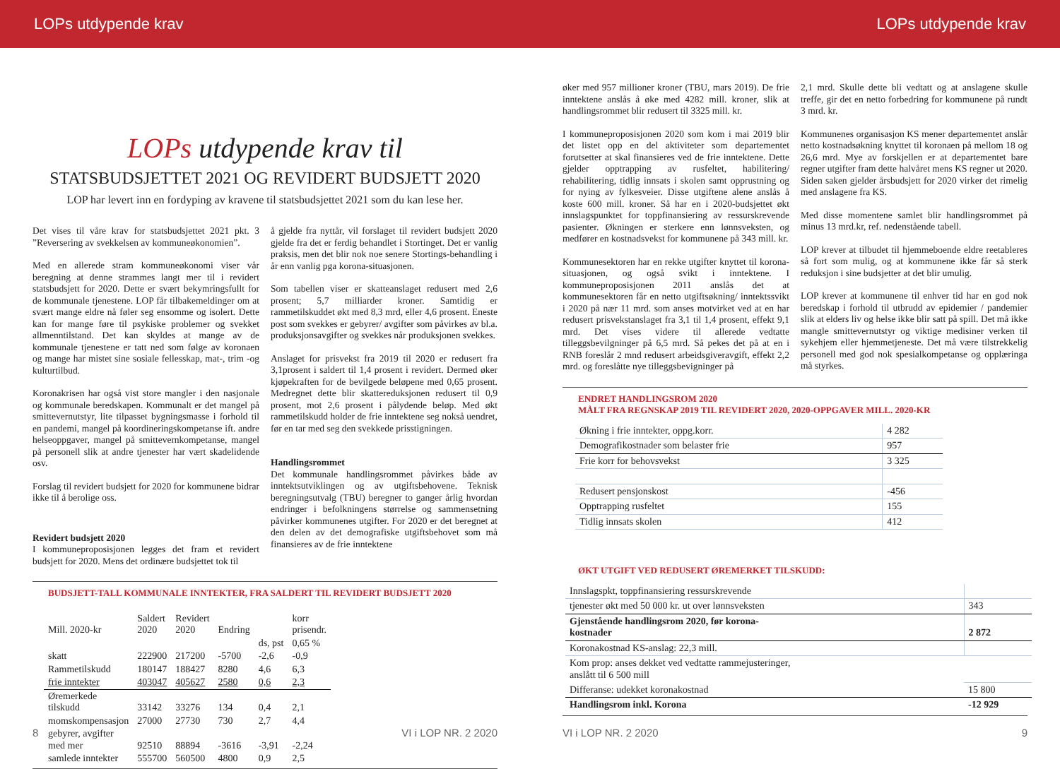LOPs utdypende krav LOPs utdypende krav
LOPs utdypende krav til
STATSBUDSJETTET 2021 OG REVIDERT BUDSJETT 2020
LOP har levert inn en fordyping av kravene til statsbudsjettet 2021 som du kan lese her.
Det vises til våre krav for statsbudsjettet 2021 pkt. 3 ”Reversering av svekkelsen av kommuneøkonomien”.
Med en allerede stram kommuneøkonomi viser vår beregning at denne strammes langt mer til i revidert statsbudsjett for 2020. Dette er svært bekymringsfullt for de kommunale tjenestene. LOP får tilbakemeldinger om at svært mange eldre nå føler seg ensomme og isolert. Dette kan for mange føre til psykiske problemer og svekket allmenntilstand. Det kan skyldes at mange av de kommunale tjenestene er tatt ned som følge av koronaen og mange har mistet sine sosiale fellesskap, mat-, trim -og kulturtilbud.
Koronakrisen har også vist store mangler i den nasjonale og kommunale beredskapen. Kommunalt er det mangel på smittevernutstyr, lite tilpasset bygningsmasse i forhold til en pandemi, mangel på koordineringskompetanse ift. andre helseoppgaver, mangel på smittevernkompetanse, mangel på personell slik at andre tjenester har vært skadelidende osv.
Forslag til revidert budsjett for 2020 for kommunene bidrar ikke til å berolige oss.
Revidert budsjett 2020
I kommuneproposisjonen legges det fram et revidert budsjett for 2020. Mens det ordinære budsjettet tok til
å gjelde fra nyttår, vil forslaget til revidert budsjett 2020 gjelde fra det er ferdig behandlet i Stortinget. Det er vanlig praksis, men det blir nok noe senere Stortings-behandling i år enn vanlig pga korona-situasjonen.
Som tabellen viser er skatteanslaget redusert med 2,6 prosent; 5,7 milliarder kroner. Samtidig er rammetilskuddet økt med 8,3 mrd, eller 4,6 prosent. Eneste post som svekkes er gebyrer/ avgifter som påvirkes av bl.a. produksjonsavgifter og svekkes når produksjonen svekkes.
Anslaget for prisvekst fra 2019 til 2020 er redusert fra 3,1prosent i saldert til 1,4 prosent i revidert. Dermed øker kjøpekraften for de bevilgede beløpene med 0,65 prosent. Medregnet dette blir skattereduksjonen redusert til 0,9 prosent, mot 2,6 prosent i pålydende beløp. Med økt rammetilskudd holder de frie inntektene seg nokså uendret, før en tar med seg den svekkede prisstigningen.
Handlingsrommet
Det kommunale handlingsrommet påvirkes både av inntektsutviklingen og av utgiftsbehovene. Teknisk beregningsutvalg (TBU) beregner to ganger årlig hvordan endringer i befolkningens størrelse og sammensetning påvirker kommunenes utgifter. For 2020 er det beregnet at den delen av det demografiske utgiftsbehovet som må finansieres av de frie inntektene
BUDSJETT-TALL KOMMUNALE INNTEKTER, FRA SALDERT TIL REVIDERT BUDSJETT 2020
| Mill. 2020-kr | Saldert 2020 | Revidert 2020 | Endring | | korr prisendr. |
| --- | --- | --- | --- | --- | --- |
| | | | | ds, pst | 0,65 % |
| skatt | 222900 | 217200 | -5700 | -2,6 | -0,9 |
| Rammetilskudd | 180147 | 188427 | 8280 | 4,6 | 6,3 |
| frie inntekter | 403047 | 405627 | 2580 | 0,6 | 2,3 |
| Øremerkede tilskudd | 33142 | 33276 | 134 | 0,4 | 2,1 |
| momskompensasjon | 27000 | 27730 | 730 | 2,7 | 4,4 |
| gebyrer, avgifter med mer | 92510 | 88894 | -3616 | -3,91 | -2,24 |
| samlede inntekter | 555700 | 560500 | 4800 | 0,9 | 2,5 |
8 VI i LOP NR. 2 2020
øker med 957 millioner kroner (TBU, mars 2019). De frie inntektene anslås å øke med 4282 mill. kroner, slik at handlingsrommet blir redusert til 3325 mill. kr.
I kommuneproposisjonen 2020 som kom i mai 2019 blir det listet opp en del aktiviteter som departementet forutsetter at skal finansieres ved de frie inntektene. Dette gjelder opptrapping av rusfeltet, habilitering/ rehabilitering, tidlig innsats i skolen samt opprustning og for nying av fylkesveier. Disse utgiftene alene anslås å koste 600 mill. kroner. Så har en i 2020-budsjettet økt innslagspunktet for toppfinansiering av ressurskrevende pasienter. Økningen er sterkere enn lønnsveksten, og medfører en kostnadsvekst for kommunene på 343 mill. kr.
Kommunesektoren har en rekke utgifter knyttet til korona-situasjonen, og også svikt i inntektene. I kommuneproposisjonen 2011 anslås det at kommunesektoren får en netto utgiftsøkning/ inntektssvikt i 2020 på nær 11 mrd. som anses motvirket ved at en har redusert prisvekstanslaget fra 3,1 til 1,4 prosent, effekt 9,1 mrd. Det vises videre til allerede vedtatte tilleggsbevilgninger på 6,5 mrd. Så pekes det på at en i RNB foreslår 2 mnd redusert arbeidsgiveravgift, effekt 2,2 mrd. og foreslåtte nye tilleggsbevigninger på
2,1 mrd. Skulle dette bli vedtatt og at anslagene skulle treffe, gir det en netto forbedring for kommunene på rundt 3 mrd. kr.
Kommunenes organisasjon KS mener departementet anslår netto kostnadsøkning knyttet til koronaen på mellom 18 og 26,6 mrd. Mye av forskjellen er at departementet bare regner utgifter fram dette halvåret mens KS regner ut 2020. Siden saken gjelder årsbudsjett for 2020 virker det rimelig med anslagene fra KS.
Med disse momentene samlet blir handlingsrommet på minus 13 mrd.kr, ref. nedenstående tabell.
LOP krever at tilbudet til hjemmeboende eldre reetableres så fort som mulig, og at kommunene ikke får så sterk reduksjon i sine budsjetter at det blir umulig.
LOP krever at kommunene til enhver tid har en god nok beredskap i forhold til utbrudd av epidemier / pandemier slik at elders liv og helse ikke blir satt på spill. Det må ikke mangle smittevernutstyr og viktige medisiner verken til sykehjem eller hjemmetjeneste. Det må være tilstrekkelig personell med god nok spesialkompetanse og opplæringa må styrkes.
ENDRET HANDLINGSROM 2020
MÅLT FRA REGNSKAP 2019 TIL REVIDERT 2020, 2020-OPPGAVER MILL. 2020-KR
| Økning i frie inntekter, oppg.korr. | 4 282 |
| Demografikostnader som belaster frie | 957 |
| Frie korr for behovsvekst | 3 325 |
| Redusert pensjonskost | -456 |
| Opptrapping rusfeltet | 155 |
| Tidlig innsats skolen | 412 |
ØKT UTGIFT VED REDUSERT ØREMERKET TILSKUDD:
| Innslagspkt, toppfinansiering ressurskrevende | |
| tjenester økt med 50 000 kr. ut over lønnsveksten | 343 |
| Gjenstående handlingsrom 2020, før korona- kostnader | 2 872 |
| Koronakostnad KS-anslag: 22,3 mill. | |
| Kom prop: anses dekket ved vedtatte rammejusteringer, anslått til 6 500 mill | |
| Differanse: udekket koronakostnad | 15 800 |
| Handlingsrom inkl. Korona | -12 929 |
VI i LOP NR. 2 2020 9